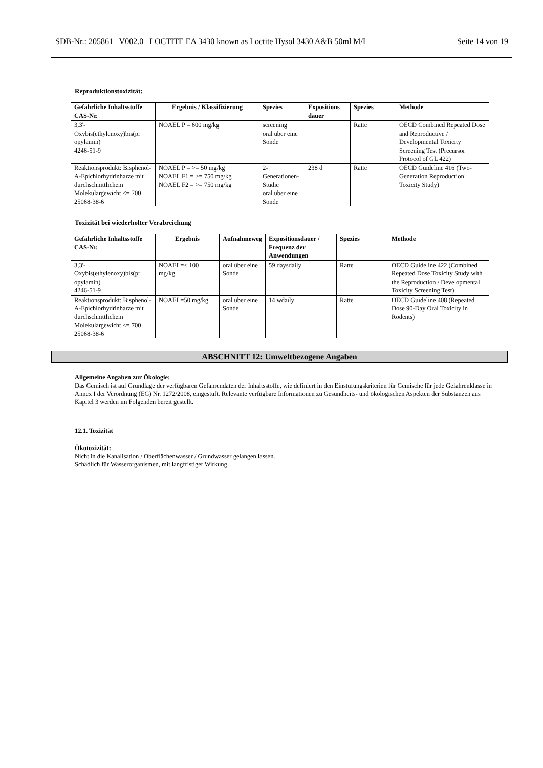SDB-Nr.: 205861 V002.0 LOCTITE EA 3430 known as Loctite Hysol 3430 A&B 50ml M/L Seite 14 von 19
Reproduktionstoxizität:
| Gefährliche Inhaltsstoffe CAS-Nr. | Ergebnis / Klassifizierung | Spezies | Expositions dauer | Spezies | Methode |
| --- | --- | --- | --- | --- | --- |
| 3,3'- Oxybis(ethylenoxy)bis(pr opylamin) 4246-51-9 | NOAEL P = 600 mg/kg | screening oral über eine Sonde | | Ratte | OECD Combined Repeated Dose and Reproductive / Developmental Toxicity Screening Test (Precursor Protocol of GL 422) |
| Reaktionsprodukt: Bisphenol-A-Epichlorhydrinharze mit durchschnittlichem Molekulargewicht <= 700 25068-38-6 | NOAEL P = >= 50 mg/kg NOAEL F1 = >= 750 mg/kg NOAEL F2 = >= 750 mg/kg | 2-Generationen-Studie oral über eine Sonde | 238 d | Ratte | OECD Guideline 416 (Two-Generation Reproduction Toxicity Study) |
Toxizität bei wiederholter Verabreichung
| Gefährliche Inhaltsstoffe CAS-Nr. | Ergebnis | Aufnahmeweg | Expositionsdauer / Frequenz der Anwendungen | Spezies | Methode |
| --- | --- | --- | --- | --- | --- |
| 3,3'- Oxybis(ethylenoxy)bis(pr opylamin) 4246-51-9 | NOAEL=< 100 mg/kg | oral über eine Sonde | 59 daysdaily | Ratte | OECD Guideline 422 (Combined Repeated Dose Toxicity Study with the Reproduction / Developmental Toxicity Screening Test) |
| Reaktionsprodukt: Bisphenol-A-Epichlorhydrinharze mit durchschnittlichem Molekulargewicht <= 700 25068-38-6 | NOAEL=50 mg/kg | oral über eine Sonde | 14 wdaily | Ratte | OECD Guideline 408 (Repeated Dose 90-Day Oral Toxicity in Rodents) |
ABSCHNITT 12: Umweltbezogene Angaben
Allgemeine Angaben zur Ökologie:
Das Gemisch ist auf Grundlage der verfügbaren Gefahrendaten der Inhaltsstoffe, wie definiert in den Einstufungskriterien für Gemische für jede Gefahrenklasse in Annex I der Verordnung (EG) Nr. 1272/2008, eingestuft. Relevante verfügbare Informationen zu Gesundheits- und ökologischen Aspekten der Substanzen aus Kapitel 3 werden im Folgenden bereit gestellt.
12.1. Toxizität
Ökotoxizität:
Nicht in die Kanalisation / Oberflächenwasser / Grundwasser gelangen lassen.
Schädlich für Wasserorganismen, mit langfristiger Wirkung.